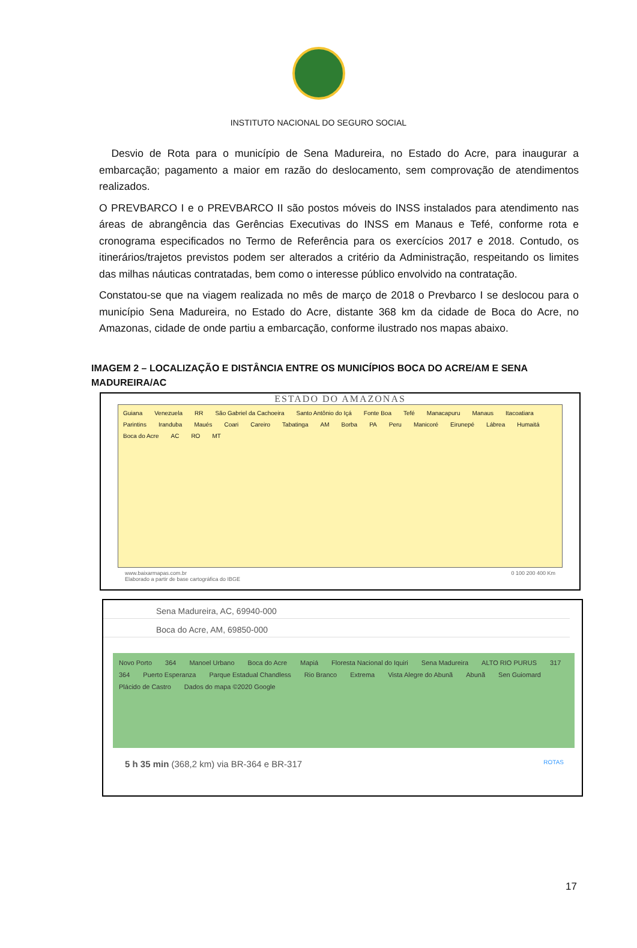INSTITUTO NACIONAL DO SEGURO SOCIAL
Desvio de Rota para o município de Sena Madureira, no Estado do Acre, para inaugurar a embarcação; pagamento a maior em razão do deslocamento, sem comprovação de atendimentos realizados.
O PREVBARCO I e o PREVBARCO II são postos móveis do INSS instalados para atendimento nas áreas de abrangência das Gerências Executivas do INSS em Manaus e Tefé, conforme rota e cronograma especificados no Termo de Referência para os exercícios 2017 e 2018. Contudo, os itinerários/trajetos previstos podem ser alterados a critério da Administração, respeitando os limites das milhas náuticas contratadas, bem como o interesse público envolvido na contratação.
Constatou-se que na viagem realizada no mês de março de 2018 o Prevbarco I se deslocou para o município Sena Madureira, no Estado do Acre, distante 368 km da cidade de Boca do Acre, no Amazonas, cidade de onde partiu a embarcação, conforme ilustrado nos mapas abaixo.
IMAGEM 2 – LOCALIZAÇÃO E DISTÂNCIA ENTRE OS MUNICÍPIOS BOCA DO ACRE/AM E SENA MADUREIRA/AC
ESTADO DO AMAZONAS
Guiana Venezuela RR São Gabriel da Cachoeira Santo Antônio do Içá Fonte Boa Tefé Manacapuru Manaus Itacoatiara Parintins Iranduba Maués Coari Careiro Tabatinga AM Borba PA Peru Manicoré Eirunepé Lábrea Humaitá Boca do Acre AC RO MT
www.baixarmapas.com.br
Elaborado a partir de base cartográfica do IBGE 0 100 200 400 Km
Sena Madureira, AC, 69940-000
Boca do Acre, AM, 69850-000
Novo Porto 364 Manoel Urbano Boca do Acre Mapiá Floresta Nacional do Iquiri Sena Madureira ALTO RIO PURUS 317 364 Puerto Esperanza Parque Estadual Chandless Rio Branco Extrema Vista Alegre do Abunã Abunã Sen Guiomard Plácido de Castro Dados do mapa ©2020 Google
5 h 35 min (368,2 km) via BR-364 e BR-317 ROTAS
17